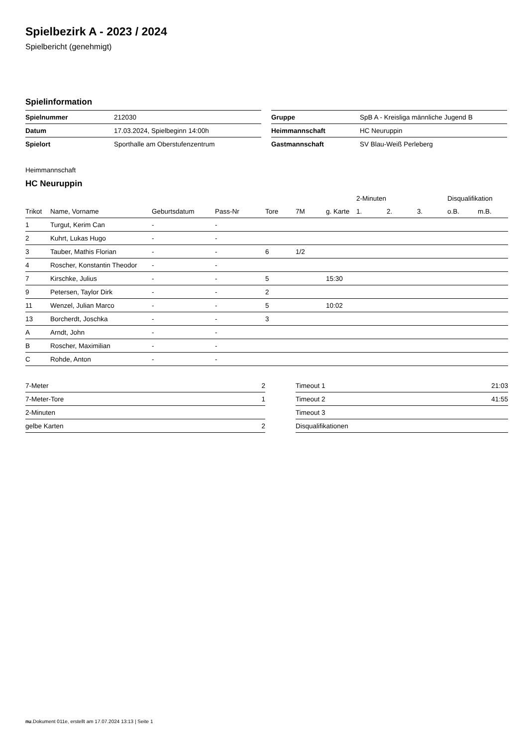Spielbezirk A - 2023 / 2024
Spielbericht (genehmigt)
Spielinformation
| Spielnummer | 212030 |
| Datum | 17.03.2024, Spielbeginn 14:00h |
| Spielort | Sporthalle am Oberstufenzentrum |
| Gruppe | SpB A - Kreisliga männliche Jugend B |
| Heimmannschaft | HC Neuruppin |
| Gastmannschaft | SV Blau-Weiß Perleberg |
Heimmannschaft
HC Neuruppin
| | | | | | | | 2-Minuten | | | Disqualifikation | |
| --- | --- | --- | --- | --- | --- | --- | --- | --- | --- | --- | --- |
| Trikot | Name, Vorname | Geburtsdatum | Pass-Nr | Tore | 7M | g. Karte | 1. | 2. | 3. | o.B. | m.B. |
| 1 | Turgut, Kerim Can | - | - | | | | | | | | |
| 2 | Kuhrt, Lukas Hugo | - | - | | | | | | | | |
| 3 | Tauber, Mathis Florian | - | - | 6 | 1/2 | | | | | | |
| 4 | Roscher, Konstantin Theodor | - | - | | | | | | | | |
| 7 | Kirschke, Julius | - | - | 5 | | 15:30 | | | | | |
| 9 | Petersen, Taylor Dirk | - | - | 2 | | | | | | | |
| 11 | Wenzel, Julian Marco | - | - | 5 | | 10:02 | | | | | |
| 13 | Borcherdt, Joschka | - | - | 3 | | | | | | | |
| A | Arndt, John | - | - | | | | | | | | |
| B | Roscher, Maximilian | - | - | | | | | | | | |
| C | Rohde, Anton | - | - | | | | | | | | |
| 7-Meter | 2 |
| 7-Meter-Tore | 1 |
| 2-Minuten | |
| gelbe Karten | 2 |
| Timeout 1 | 21:03 |
| Timeout 2 | 41:55 |
| Timeout 3 | |
| Disqualifikationen | |
nu.Dokument 011e, erstellt am 17.07.2024 13:13 | Seite 1